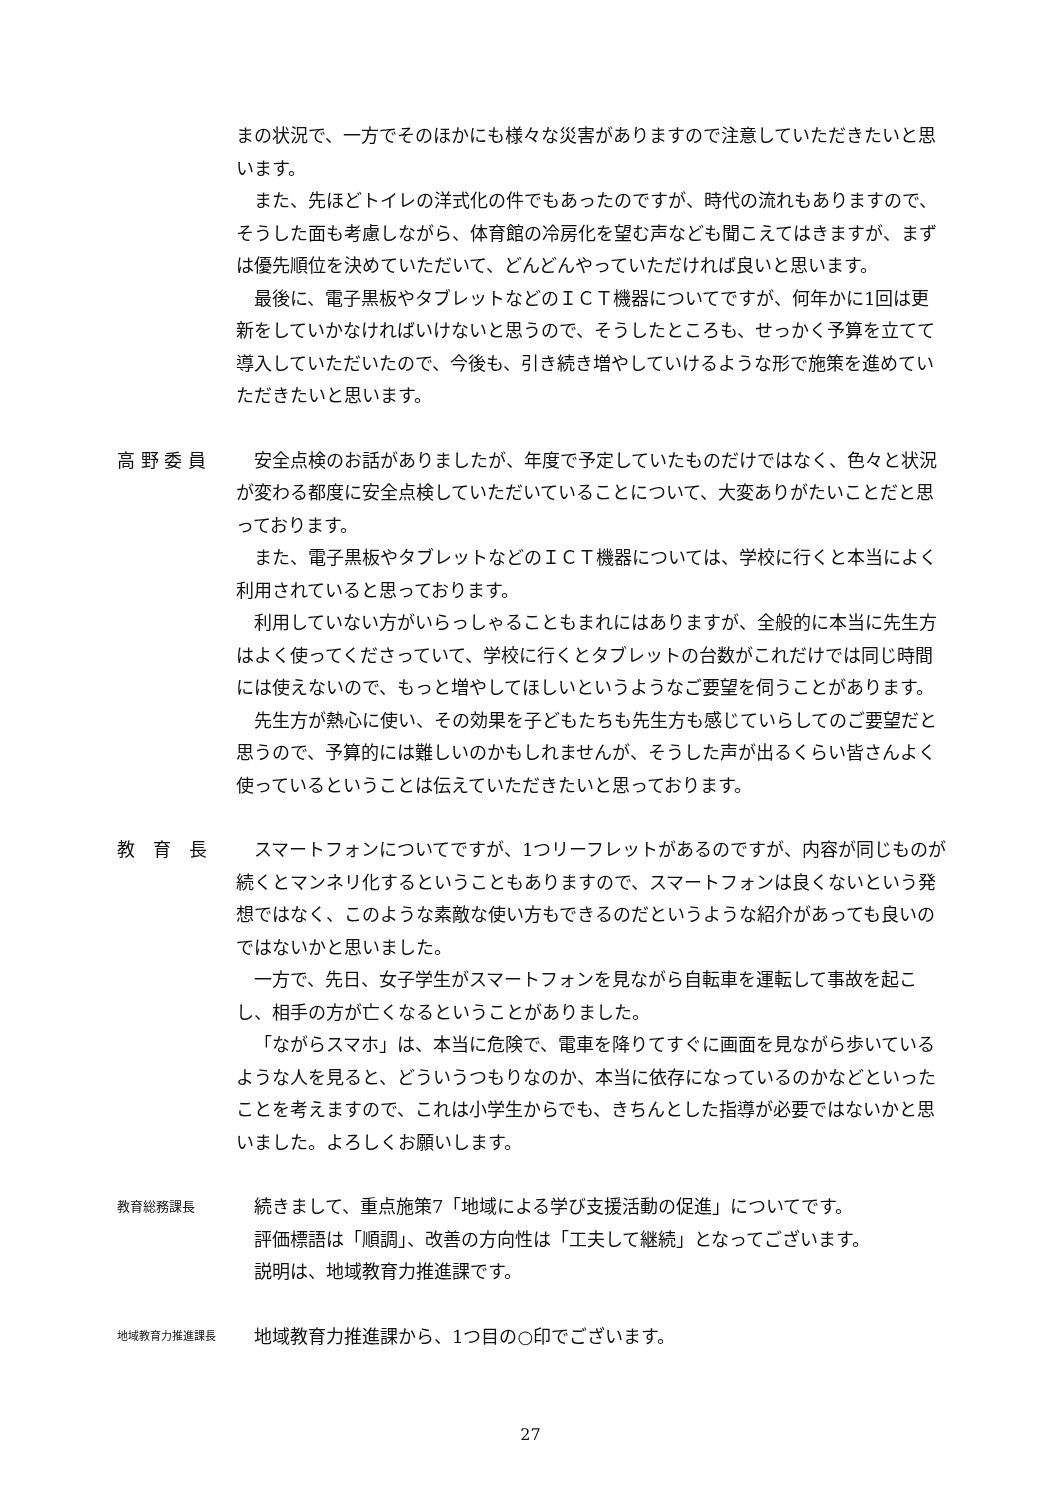まの状況で、一方でそのほかにも様々な災害がありますので注意していただきたいと思います。
また、先ほどトイレの洋式化の件でもあったのですが、時代の流れもありますので、そうした面も考慮しながら、体育館の冷房化を望む声なども聞こえてはきますが、まずは優先順位を決めていただいて、どんどんやっていただければ良いと思います。
最後に、電子黒板やタブレットなどのＩＣＴ機器についてですが、何年かに1回は更新をしていかなければいけないと思うので、そうしたところも、せっかく予算を立てて導入していただいたので、今後も、引き続き増やしていけるような形で施策を進めていただきたいと思います。
高 野 委 員 安全点検のお話がありましたが、年度で予定していたものだけではなく、色々と状況が変わる都度に安全点検していただいていることについて、大変ありがたいことだと思っております。
また、電子黒板やタブレットなどのＩＣＴ機器については、学校に行くと本当によく利用されていると思っております。
利用していない方がいらっしゃることもまれにはありますが、全般的に本当に先生方はよく使ってくださっていて、学校に行くとタブレットの台数がこれだけでは同じ時間には使えないので、もっと増やしてほしいというようなご要望を伺うことがあります。
先生方が熱心に使い、その効果を子どもたちも先生方も感じていらしてのご要望だと思うので、予算的には難しいのかもしれませんが、そうした声が出るくらい皆さんよく使っているということは伝えていただきたいと思っております。
教　育　長 スマートフォンについてですが、1つリーフレットがあるのですが、内容が同じものが続くとマンネリ化するということもありますので、スマートフォンは良くないという発想ではなく、このような素敵な使い方もできるのだというような紹介があっても良いのではないかと思いました。
一方で、先日、女子学生がスマートフォンを見ながら自転車を運転して事故を起こし、相手の方が亡くなるということがありました。
「ながらスマホ」は、本当に危険で、電車を降りてすぐに画面を見ながら歩いているような人を見ると、どういうつもりなのか、本当に依存になっているのかなどといったことを考えますので、これは小学生からでも、きちんとした指導が必要ではないかと思いました。よろしくお願いします。
教育総務課長
続きまして、重点施策7「地域による学び支援活動の促進」についてです。
評価標語は「順調」、改善の方向性は「工夫して継続」となってございます。
説明は、地域教育力推進課です。
地域教育力推進課長
地域教育力推進課から、1つ目の○印でございます。
27